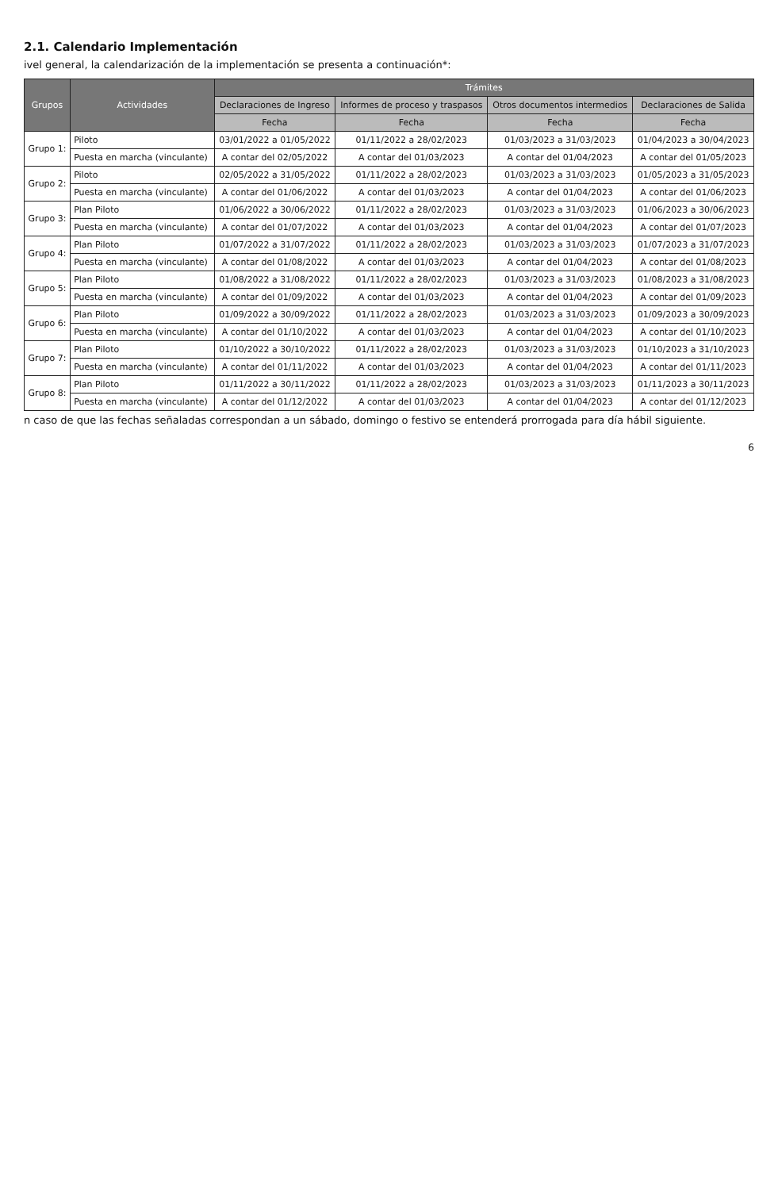2.1. Calendario Implementación
ivel general, la calendarización de la implementación se presenta a continuación*:
| Grupos | Actividades | Trámites | | | |
| --- | --- | --- | --- | --- | --- |
| | | Declaraciones de Ingreso | Informes de proceso y traspasos | Otros documentos intermedios | Declaraciones de Salida |
| | | Fecha | Fecha | Fecha | Fecha |
| Grupo 1: | Piloto | 03/01/2022 a 01/05/2022 | 01/11/2022 a 28/02/2023 | 01/03/2023 a 31/03/2023 | 01/04/2023 a 30/04/2023 |
| | Puesta en marcha (vinculante) | A contar del 02/05/2022 | A contar del 01/03/2023 | A contar del 01/04/2023 | A contar del 01/05/2023 |
| Grupo 2: | Piloto | 02/05/2022 a 31/05/2022 | 01/11/2022 a 28/02/2023 | 01/03/2023 a 31/03/2023 | 01/05/2023 a 31/05/2023 |
| | Puesta en marcha (vinculante) | A contar del 01/06/2022 | A contar del 01/03/2023 | A contar del 01/04/2023 | A contar del 01/06/2023 |
| Grupo 3: | Plan Piloto | 01/06/2022 a 30/06/2022 | 01/11/2022 a 28/02/2023 | 01/03/2023 a 31/03/2023 | 01/06/2023 a 30/06/2023 |
| | Puesta en marcha (vinculante) | A contar del 01/07/2022 | A contar del 01/03/2023 | A contar del 01/04/2023 | A contar del 01/07/2023 |
| Grupo 4: | Plan Piloto | 01/07/2022 a 31/07/2022 | 01/11/2022 a 28/02/2023 | 01/03/2023 a 31/03/2023 | 01/07/2023 a 31/07/2023 |
| | Puesta en marcha (vinculante) | A contar del 01/08/2022 | A contar del 01/03/2023 | A contar del 01/04/2023 | A contar del 01/08/2023 |
| Grupo 5: | Plan Piloto | 01/08/2022 a 31/08/2022 | 01/11/2022 a 28/02/2023 | 01/03/2023 a 31/03/2023 | 01/08/2023 a 31/08/2023 |
| | Puesta en marcha (vinculante) | A contar del 01/09/2022 | A contar del 01/03/2023 | A contar del 01/04/2023 | A contar del 01/09/2023 |
| Grupo 6: | Plan Piloto | 01/09/2022 a 30/09/2022 | 01/11/2022 a 28/02/2023 | 01/03/2023 a 31/03/2023 | 01/09/2023 a 30/09/2023 |
| | Puesta en marcha (vinculante) | A contar del 01/10/2022 | A contar del 01/03/2023 | A contar del 01/04/2023 | A contar del 01/10/2023 |
| Grupo 7: | Plan Piloto | 01/10/2022 a 30/10/2022 | 01/11/2022 a 28/02/2023 | 01/03/2023 a 31/03/2023 | 01/10/2023 a 31/10/2023 |
| | Puesta en marcha (vinculante) | A contar del 01/11/2022 | A contar del 01/03/2023 | A contar del 01/04/2023 | A contar del 01/11/2023 |
| Grupo 8: | Plan Piloto | 01/11/2022 a 30/11/2022 | 01/11/2022 a 28/02/2023 | 01/03/2023 a 31/03/2023 | 01/11/2023 a 30/11/2023 |
| | Puesta en marcha (vinculante) | A contar del 01/12/2022 | A contar del 01/03/2023 | A contar del 01/04/2023 | A contar del 01/12/2023 |
n caso de que las fechas señaladas correspondan a un sábado, domingo o festivo se entenderá prorrogada para día hábil siguiente.
6